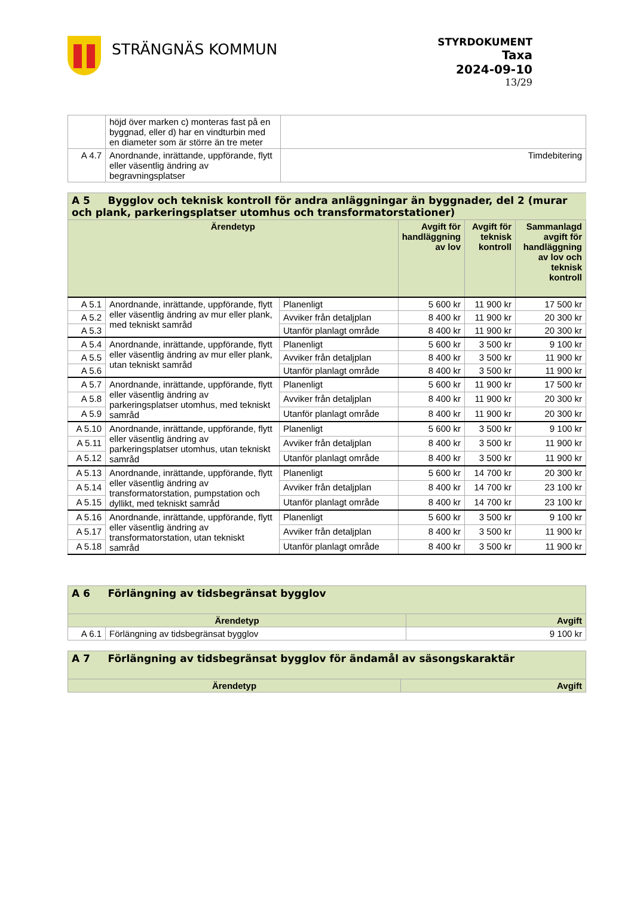STRÄNGNÄS KOMMUN
STYRDOKUMENT
Taxa
2024-09-10
13/29
| | höjd över marken c) monteras fast på en byggnad, eller d) har en vindturbin med en diameter som är större än tre meter | |
| A 4.7 | Anordnande, inrättande, uppförande, flytt eller väsentlig ändring av begravningsplatser | Timdebitering |
| A 5 Bygglov och teknisk kontroll för andra anläggningar än byggnader, del 2 (murar och plank, parkeringsplatser utomhus och transformatorstationer) | | | | | |
| Ärendetyp | | | Avgift för handläggning av lov | Avgift för teknisk kontroll | Sammanlagd avgift för handläggning av lov och teknisk kontroll |
| A 5.1 | Anordnande, inrättande, uppförande, flytt eller väsentlig ändring av mur eller plank, med tekniskt samråd | Planenligt | 5 600 kr | 11 900 kr | 17 500 kr |
| A 5.2 | | Avviker från detaljplan | 8 400 kr | 11 900 kr | 20 300 kr |
| A 5.3 | | Utanför planlagt område | 8 400 kr | 11 900 kr | 20 300 kr |
| A 5.4 | Anordnande, inrättande, uppförande, flytt eller väsentlig ändring av mur eller plank, utan tekniskt samråd | Planenligt | 5 600 kr | 3 500 kr | 9 100 kr |
| A 5.5 | | Avviker från detaljplan | 8 400 kr | 3 500 kr | 11 900 kr |
| A 5.6 | | Utanför planlagt område | 8 400 kr | 3 500 kr | 11 900 kr |
| A 5.7 | Anordnande, inrättande, uppförande, flytt eller väsentlig ändring av parkeringsplatser utomhus, med tekniskt samråd | Planenligt | 5 600 kr | 11 900 kr | 17 500 kr |
| A 5.8 | | Avviker från detaljplan | 8 400 kr | 11 900 kr | 20 300 kr |
| A 5.9 | | Utanför planlagt område | 8 400 kr | 11 900 kr | 20 300 kr |
| A 5.10 | Anordnande, inrättande, uppförande, flytt eller väsentlig ändring av parkeringsplatser utomhus, utan tekniskt samråd | Planenligt | 5 600 kr | 3 500 kr | 9 100 kr |
| A 5.11 | | Avviker från detaljplan | 8 400 kr | 3 500 kr | 11 900 kr |
| A 5.12 | | Utanför planlagt område | 8 400 kr | 3 500 kr | 11 900 kr |
| A 5.13 | Anordnande, inrättande, uppförande, flytt eller väsentlig ändring av transformatorstation, pumpstation och dyllikt, med tekniskt samråd | Planenligt | 5 600 kr | 14 700 kr | 20 300 kr |
| A 5.14 | | Avviker från detaljplan | 8 400 kr | 14 700 kr | 23 100 kr |
| A 5.15 | | Utanför planlagt område | 8 400 kr | 14 700 kr | 23 100 kr |
| A 5.16 | Anordnande, inrättande, uppförande, flytt eller väsentlig ändring av transformatorstation, utan tekniskt samråd | Planenligt | 5 600 kr | 3 500 kr | 9 100 kr |
| A 5.17 | | Avviker från detaljplan | 8 400 kr | 3 500 kr | 11 900 kr |
| A 5.18 | | Utanför planlagt område | 8 400 kr | 3 500 kr | 11 900 kr |
| A 6 Förlängning av tidsbegränsat bygglov | | |
| Ärendetyp | | Avgift |
| A 6.1 | Förlängning av tidsbegränsat bygglov | 9 100 kr |
| A 7 Förlängning av tidsbegränsat bygglov för ändamål av säsongskaraktär | |
| Ärendetyp | Avgift |